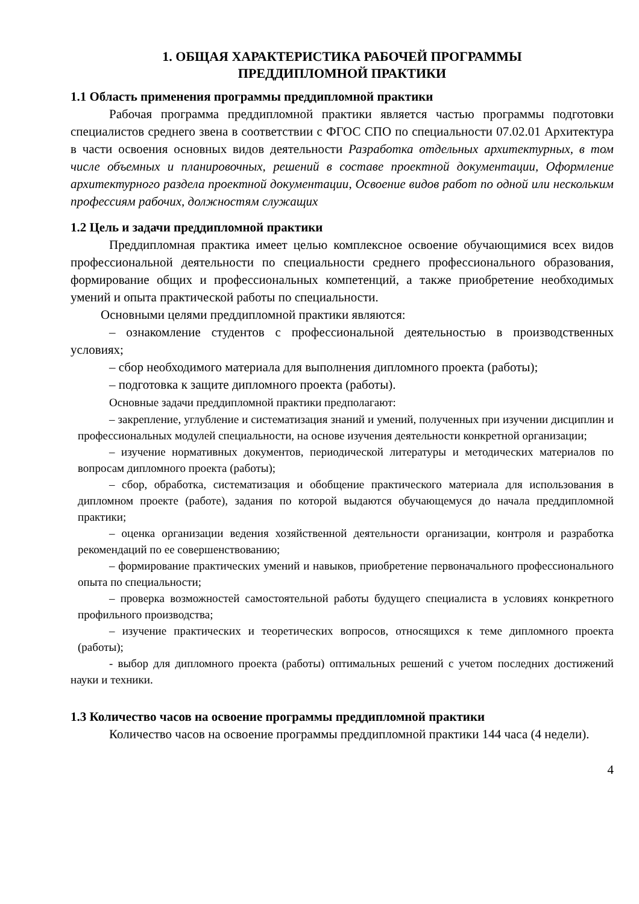1. ОБЩАЯ ХАРАКТЕРИСТИКА РАБОЧЕЙ ПРОГРАММЫ
ПРЕДДИПЛОМНОЙ ПРАКТИКИ
1.1 Область применения программы преддипломной практики
Рабочая программа преддипломной практики является частью программы подготовки специалистов среднего звена в соответствии с ФГОС СПО по специальности 07.02.01 Архитектура в части освоения основных видов деятельности Разработка отдельных архитектурных, в том числе объемных и планировочных, решений в составе проектной документации, Оформление архитектурного раздела проектной документации, Освоение видов работ по одной или нескольким профессиям рабочих, должностям служащих
1.2 Цель и задачи преддипломной практики
Преддипломная практика имеет целью комплексное освоение обучающимися всех видов профессиональной деятельности по специальности среднего профессионального образования, формирование общих и профессиональных компетенций, а также приобретение необходимых умений и опыта практической работы по специальности.
Основными целями преддипломной практики являются:
– ознакомление студентов с профессиональной деятельностью в производственных условиях;
– сбор необходимого материала для выполнения дипломного проекта (работы);
– подготовка к защите дипломного проекта (работы).
Основные задачи преддипломной практики предполагают:
– закрепление, углубление и систематизация знаний и умений, полученных при изучении дисциплин и профессиональных модулей специальности, на основе изучения деятельности конкретной организации;
– изучение нормативных документов, периодической литературы и методических материалов по вопросам дипломного проекта (работы);
– сбор, обработка, систематизация и обобщение практического материала для использования в дипломном проекте (работе), задания по которой выдаются обучающемуся до начала преддипломной практики;
– оценка организации ведения хозяйственной деятельности организации, контроля и разработка рекомендаций по ее совершенствованию;
– формирование практических умений и навыков, приобретение первоначального профессионального опыта по специальности;
– проверка возможностей самостоятельной работы будущего специалиста в условиях конкретного профильного производства;
– изучение практических и теоретических вопросов, относящихся к теме дипломного проекта (работы);
- выбор для дипломного проекта (работы) оптимальных решений с учетом последних достижений науки и техники.
1.3 Количество часов на освоение программы преддипломной практики
Количество часов на освоение программы преддипломной практики 144 часа (4 недели).
4